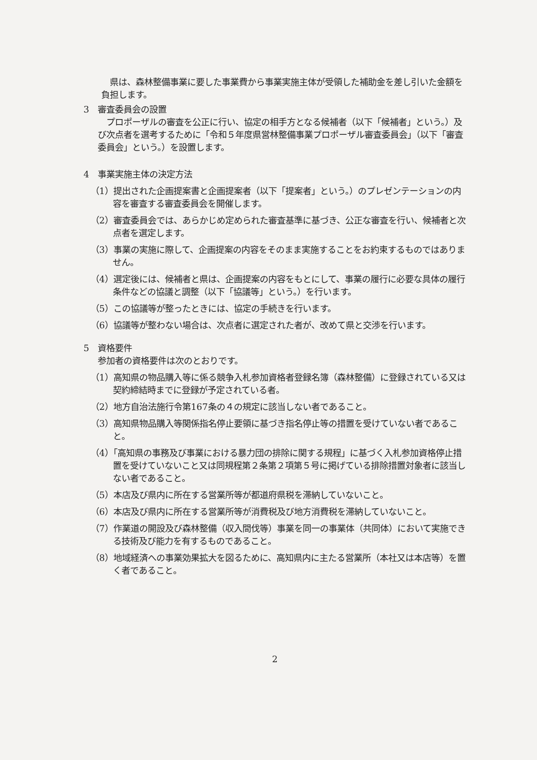県は、森林整備事業に要した事業費から事業実施主体が受領した補助金を差し引いた金額を負担します。
3　審査委員会の設置
　プロポーザルの審査を公正に行い、協定の相手方となる候補者（以下「候補者」という。）及び次点者を選考するために「令和５年度県営林整備事業プロポーザル審査委員会」（以下「審査委員会」という。）を設置します。
4　事業実施主体の決定方法
（1）提出された企画提案書と企画提案者（以下「提案者」という。）のプレゼンテーションの内容を審査する審査委員会を開催します。
（2）審査委員会では、あらかじめ定められた審査基準に基づき、公正な審査を行い、候補者と次点者を選定します。
（3）事業の実施に際して、企画提案の内容をそのまま実施することをお約束するものではありません。
（4）選定後には、候補者と県は、企画提案の内容をもとにして、事業の履行に必要な具体の履行条件などの協議と調整（以下「協議等」という。）を行います。
（5）この協議等が整ったときには、協定の手続きを行います。
（6）協議等が整わない場合は、次点者に選定された者が、改めて県と交渉を行います。
5　資格要件
参加者の資格要件は次のとおりです。
（1）高知県の物品購入等に係る競争入札参加資格者登録名簿（森林整備）に登録されている又は契約締結時までに登録が予定されている者。
（2）地方自治法施行令第167条の４の規定に該当しない者であること。
（3）高知県物品購入等関係指名停止要領に基づき指名停止等の措置を受けていない者であること。
（4）「高知県の事務及び事業における暴力団の排除に関する規程」に基づく入札参加資格停止措置を受けていないこと又は同規程第２条第２項第５号に掲げている排除措置対象者に該当しない者であること。
（5）本店及び県内に所在する営業所等が都道府県税を滞納していないこと。
（6）本店及び県内に所在する営業所等が消費税及び地方消費税を滞納していないこと。
（7）作業道の開設及び森林整備（収入間伐等）事業を同一の事業体（共同体）において実施できる技術及び能力を有するものであること。
（8）地域経済への事業効果拡大を図るために、高知県内に主たる営業所（本社又は本店等）を置く者であること。
2